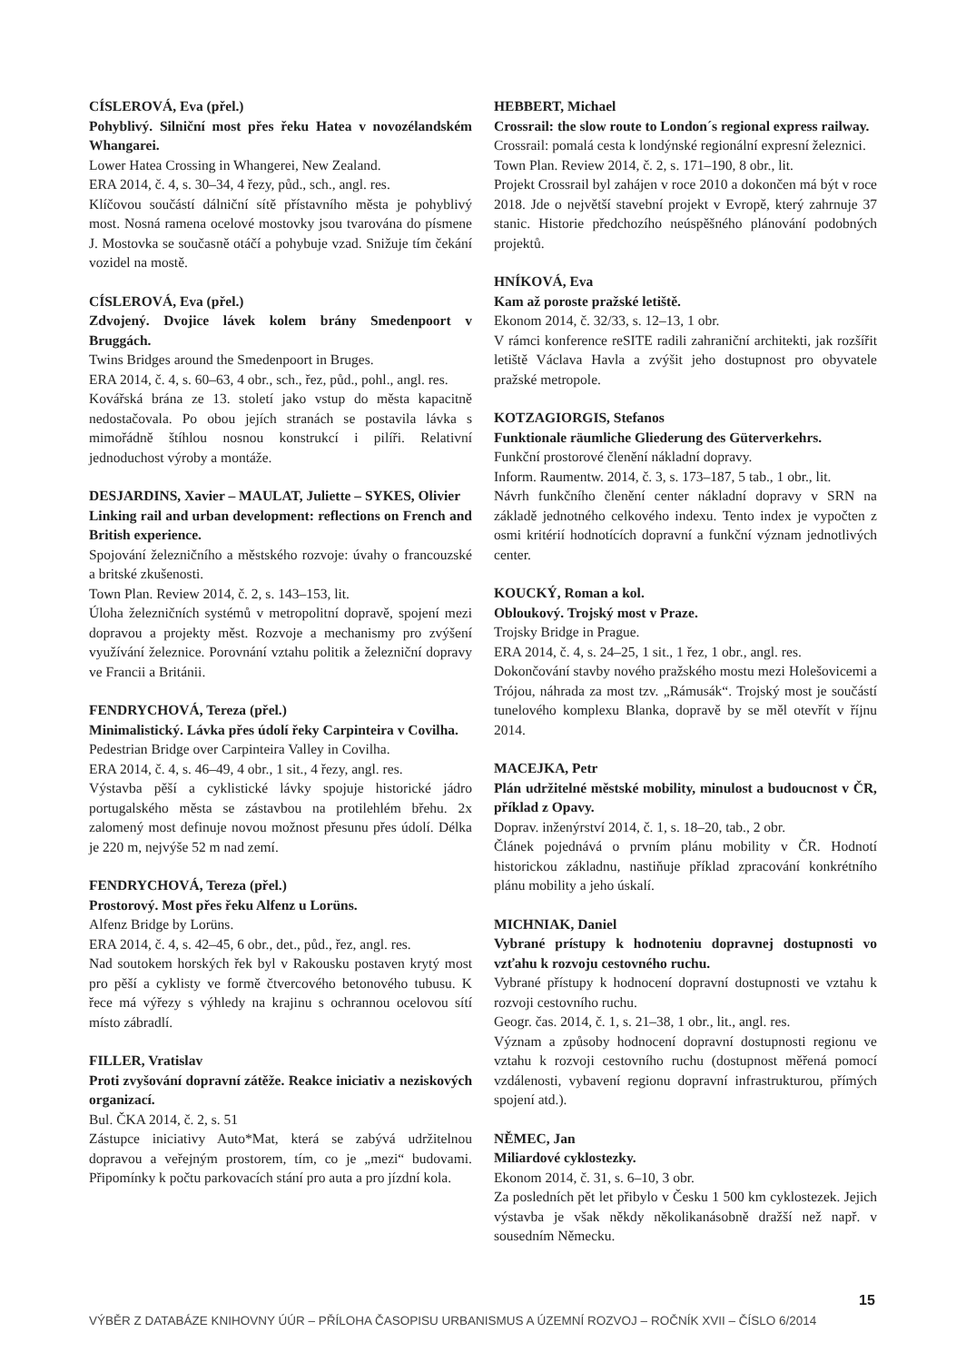CÍSLEROVÁ, Eva (přel.)
Pohyblivý. Silniční most přes řeku Hatea v novozélandském Whangarei.
Lower Hatea Crossing in Whangerei, New Zealand.
ERA 2014, č. 4, s. 30–34, 4 řezy, půd., sch., angl. res.
Klíčovou součástí dálniční sítě přístavního města je pohyblivý most. Nosná ramena ocelové mostovky jsou tvarována do písmene J. Mostovka se současně otáčí a pohybuje vzad. Snižuje tím čekání vozidel na mostě.
CÍSLEROVÁ, Eva (přel.)
Zdvojený. Dvojice lávek kolem brány Smedenpoort v Bruggách.
Twins Bridges around the Smedenpoort in Bruges.
ERA 2014, č. 4, s. 60–63, 4 obr., sch., řez, půd., pohl., angl. res.
Kovářská brána ze 13. století jako vstup do města kapacitně nedostačovala. Po obou jejích stranách se postavila lávka s mimořádně štíhlou nosnou konstrukcí i pilíři. Relativní jednoduchost výroby a montáže.
DESJARDINS, Xavier – MAULAT, Juliette – SYKES, Olivier
Linking rail and urban development: reflections on French and British experience.
Spojování železničního a městského rozvoje: úvahy o francouzské a britské zkušenosti.
Town Plan. Review 2014, č. 2, s. 143–153, lit.
Úloha železničních systémů v metropolitní dopravě, spojení mezi dopravou a projekty měst. Rozvoje a mechanismy pro zvýšení využívání železnice. Porovnání vztahu politik a železniční dopravy ve Francii a Británii.
FENDRYCHOVÁ, Tereza (přel.)
Minimalistický. Lávka přes údolí řeky Carpinteira v Covilha.
Pedestrian Bridge over Carpinteira Valley in Covilha.
ERA 2014, č. 4, s. 46–49, 4 obr., 1 sit., 4 řezy, angl. res.
Výstavba pěší a cyklistické lávky spojuje historické jádro portugalského města se zástavbou na protilehlém břehu. 2x zalomený most definuje novou možnost přesunu přes údolí. Délka je 220 m, nejvýše 52 m nad zemí.
FENDRYCHOVÁ, Tereza (přel.)
Prostorový. Most přes řeku Alfenz u Lorüns.
Alfenz Bridge by Lorüns.
ERA 2014, č. 4, s. 42–45, 6 obr., det., půd., řez, angl. res.
Nad soutokem horských řek byl v Rakousku postaven krytý most pro pěší a cyklisty ve formě čtvercového betonového tubusu. K řece má výřezy s výhledy na krajinu s ochrannou ocelovou sítí místo zábradlí.
FILLER, Vratislav
Proti zvyšování dopravní zátěže. Reakce iniciativ a neziskových organizací.
Bul. ČKA 2014, č. 2, s. 51
Zástupce iniciativy Auto*Mat, která se zabývá udržitelnou dopravou a veřejným prostorem, tím, co je „mezi“ budovami. Připomínky k počtu parkovacích stání pro auta a pro jízdní kola.
HEBBERT, Michael
Crossrail: the slow route to London´s regional express railway.
Crossrail: pomalá cesta k londýnské regionální expresní železnici.
Town Plan. Review 2014, č. 2, s. 171–190, 8 obr., lit.
Projekt Crossrail byl zahájen v roce 2010 a dokončen má být v roce 2018. Jde o největší stavební projekt v Evropě, který zahrnuje 37 stanic. Historie předchozího neúspěšného plánování podobných projektů.
HNÍKOVÁ, Eva
Kam až poroste pražské letiště.
Ekonom 2014, č. 32/33, s. 12–13, 1 obr.
V rámci konference reSITE radili zahraniční architekti, jak rozšířit letiště Václava Havla a zvýšit jeho dostupnost pro obyvatele pražské metropole.
KOTZAGIORGIS, Stefanos
Funktionale räumliche Gliederung des Güterverkehrs.
Funkční prostorové členění nákladní dopravy.
Inform. Raumentw. 2014, č. 3, s. 173–187, 5 tab., 1 obr., lit.
Návrh funkčního členění center nákladní dopravy v SRN na základě jednotného celkového indexu. Tento index je vypočten z osmi kritérií hodnotících dopravní a funkční význam jednotlivých center.
KOUCKÝ, Roman a kol.
Obloukový. Trojský most v Praze.
Trojsky Bridge in Prague.
ERA 2014, č. 4, s. 24–25, 1 sit., 1 řez, 1 obr., angl. res.
Dokončování stavby nového pražského mostu mezi Holešovicemi a Trójou, náhrada za most tzv. „Rámusák“. Trojský most je součástí tunelového komplexu Blanka, dopravě by se měl otevřít v říjnu 2014.
MACEJKA, Petr
Plán udržitelné městské mobility, minulost a budoucnost v ČR, příklad z Opavy.
Doprav. inženýrství 2014, č. 1, s. 18–20, tab., 2 obr.
Článek pojednává o prvním plánu mobility v ČR. Hodnotí historickou základnu, nastiňuje příklad zpracování konkrétního plánu mobility a jeho úskalí.
MICHNIAK, Daniel
Vybrané prístupy k hodnoteniu dopravnej dostupnosti vo vzťahu k rozvoju cestovného ruchu.
Vybrané přístupy k hodnocení dopravní dostupnosti ve vztahu k rozvoji cestovního ruchu.
Geogr. čas. 2014, č. 1, s. 21–38, 1 obr., lit., angl. res.
Význam a způsoby hodnocení dopravní dostupnosti regionu ve vztahu k rozvoji cestovního ruchu (dostupnost měřená pomocí vzdálenosti, vybavení regionu dopravní infrastrukturou, přímých spojení atd.).
NĚMEC, Jan
Miliardové cyklostezky.
Ekonom 2014, č. 31, s. 6–10, 3 obr.
Za posledních pět let přibylo v Česku 1 500 km cyklostezek. Jejich výstavba je však někdy několikanásobně dražší než např. v sousedním Německu.
15
VÝBĚR Z DATABÁZE KNIHOVNY ÚÚR – PŘÍLOHA ČASOPISU URBANISMUS A ÚZEMNÍ ROZVOJ – ROČNÍK XVII – ČÍSLO 6/2014